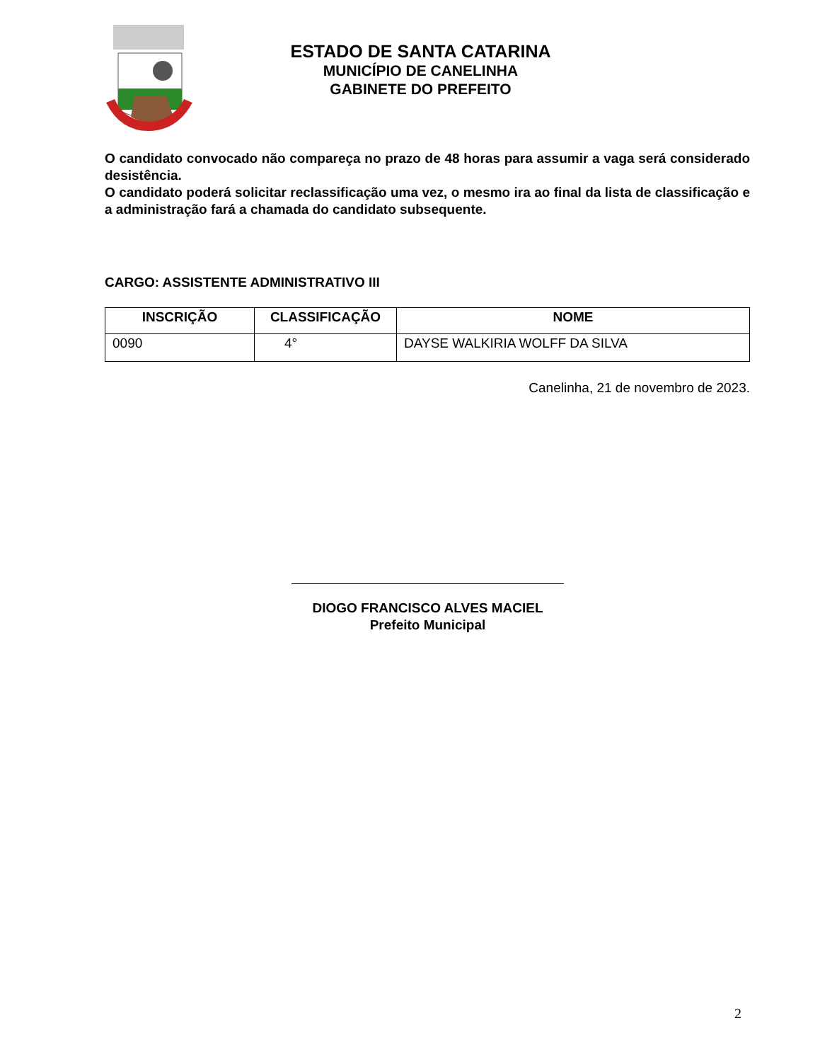ESTADO DE SANTA CATARINA
MUNICÍPIO DE CANELINHA
GABINETE DO PREFEITO
O candidato convocado não compareça no prazo de 48 horas para assumir a vaga será considerado desistência.
O candidato poderá solicitar reclassificação uma vez, o mesmo ira ao final da lista de classificação e a administração fará a chamada do candidato subsequente.
CARGO: ASSISTENTE ADMINISTRATIVO III
| INSCRIÇÃO | CLASSIFICAÇÃO | NOME |
| --- | --- | --- |
| 0090 | 4° | DAYSE WALKIRIA WOLFF DA SILVA |
Canelinha, 21 de novembro de 2023.
DIOGO FRANCISCO ALVES MACIEL
Prefeito Municipal
2